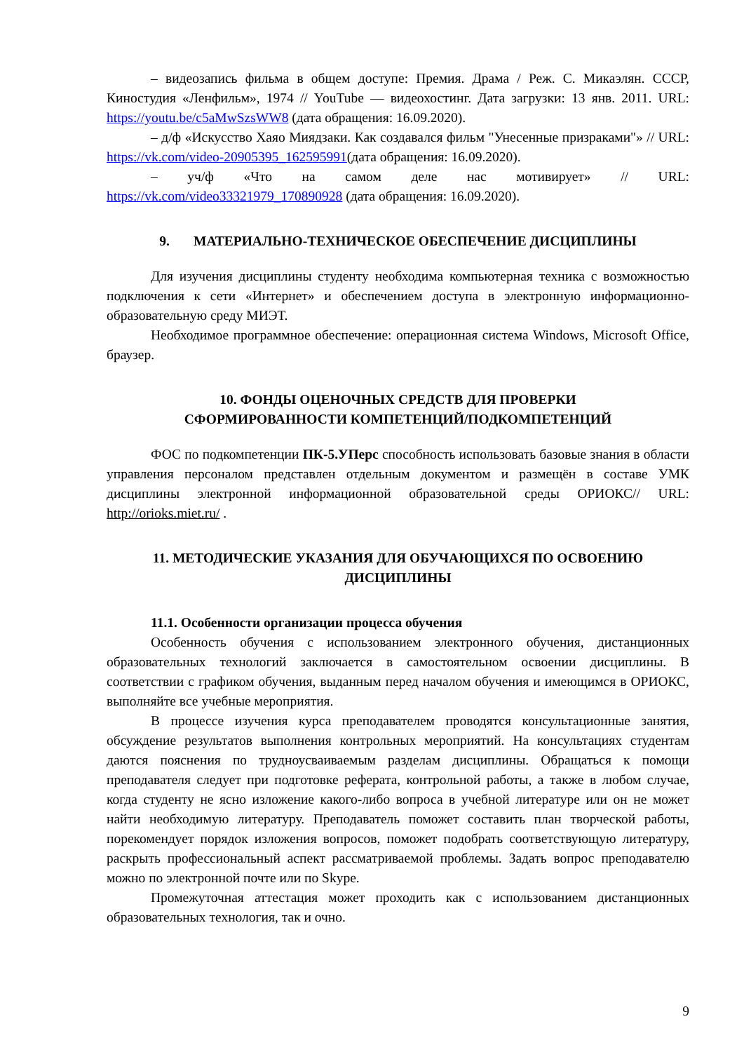– видеозапись фильма в общем доступе: Премия. Драма / Реж. С. Микаэлян. СССР, Киностудия «Ленфильм», 1974 // YouTube — видеохостинг. Дата загрузки: 13 янв. 2011. URL: https://youtu.be/c5aMwSzsWW8 (дата обращения: 16.09.2020).
– д/ф «Искусство Хаяо Миядзаки. Как создавался фильм "Унесенные призраками"» // URL: https://vk.com/video-20905395_162595991(дата обращения: 16.09.2020).
– уч/ф «Что на самом деле нас мотивирует» // URL: https://vk.com/video33321979_170890928 (дата обращения: 16.09.2020).
9. МАТЕРИАЛЬНО-ТЕХНИЧЕСКОЕ ОБЕСПЕЧЕНИЕ ДИСЦИПЛИНЫ
Для изучения дисциплины студенту необходима компьютерная техника с возможностью подключения к сети «Интернет» и обеспечением доступа в электронную информационно-образовательную среду МИЭТ.
Необходимое программное обеспечение: операционная система Windows, Microsoft Office, браузер.
10. ФОНДЫ ОЦЕНОЧНЫХ СРЕДСТВ ДЛЯ ПРОВЕРКИ
СФОРМИРОВАННОСТИ КОМПЕТЕНЦИЙ/ПОДКОМПЕТЕНЦИЙ
ФОС по подкомпетенции ПК-5.УПерс способность использовать базовые знания в области управления персоналом представлен отдельным документом и размещён в составе УМК дисциплины электронной информационной образовательной среды ОРИОКС// URL: http://orioks.miet.ru/ .
11. МЕТОДИЧЕСКИЕ УКАЗАНИЯ ДЛЯ ОБУЧАЮЩИХСЯ ПО ОСВОЕНИЮ ДИСЦИПЛИНЫ
11.1. Особенности организации процесса обучения
Особенность обучения с использованием электронного обучения, дистанционных образовательных технологий заключается в самостоятельном освоении дисциплины. В соответствии с графиком обучения, выданным перед началом обучения и имеющимся в ОРИОКС, выполняйте все учебные мероприятия.
В процессе изучения курса преподавателем проводятся консультационные занятия, обсуждение результатов выполнения контрольных мероприятий. На консультациях студентам даются пояснения по трудноусваиваемым разделам дисциплины. Обращаться к помощи преподавателя следует при подготовке реферата, контрольной работы, а также в любом случае, когда студенту не ясно изложение какого-либо вопроса в учебной литературе или он не может найти необходимую литературу. Преподаватель поможет составить план творческой работы, порекомендует порядок изложения вопросов, поможет подобрать соответствующую литературу, раскрыть профессиональный аспект рассматриваемой проблемы. Задать вопрос преподавателю можно по электронной почте или по Skype.
Промежуточная аттестация может проходить как с использованием дистанционных образовательных технология, так и очно.
9